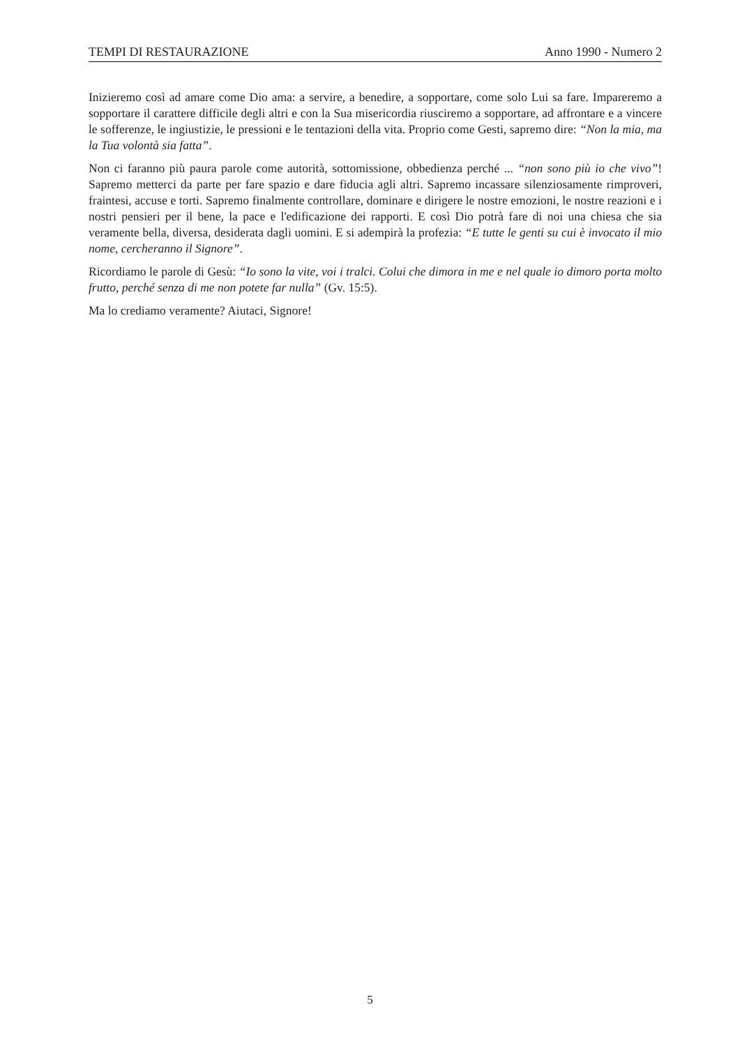TEMPI DI RESTAURAZIONE Anno 1990 - Numero 2
Inizieremo così ad amare come Dio ama: a servire, a benedire, a sopportare, come solo Lui sa fare. Impareremo a sopportare il carattere difficile degli altri e con la Sua misericordia riusciremo a sopportare, ad affrontare e a vincere le sofferenze, le ingiustizie, le pressioni e le tentazioni della vita. Proprio come Gesti, sapremo dire: “Non la mia, ma la Tua volontà sia fatta”.
Non ci faranno più paura parole come autorità, sottomissione, obbedienza perché ... “non sono più io che vivo”! Sapremo metterci da parte per fare spazio e dare fiducia agli altri. Sapremo incassare silenziosamente rimproveri, fraintesi, accuse e torti. Sapremo finalmente controllare, dominare e dirigere le nostre emozioni, le nostre reazioni e i nostri pensieri per il bene, la pace e l'edificazione dei rapporti. E così Dio potrà fare di noi una chiesa che sia veramente bella, diversa, desiderata dagli uomini. E si adempirà la profezia: “E tutte le genti su cui è invocato il mio nome, cercheranno il Signore”.
Ricordiamo le parole di Gesù: “Io sono la vite, voi i tralci. Colui che dimora in me e nel quale io dimoro porta molto frutto, perché senza di me non potete far nulla” (Gv. 15:5).
Ma lo crediamo veramente? Aiutaci, Signore!
5